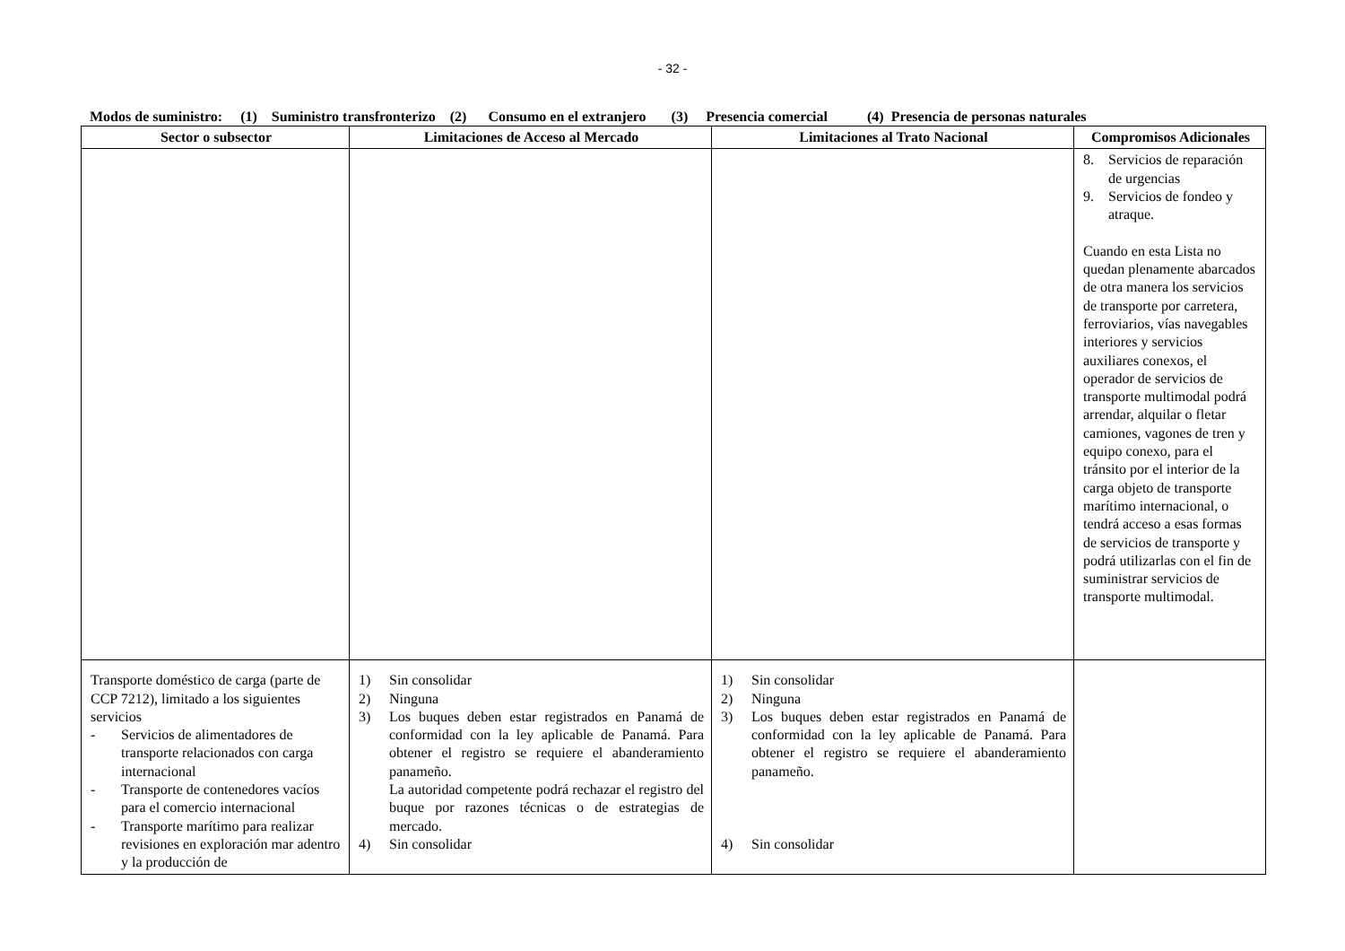- 32 -
Modos de suministro: (1) Suministro transfronterizo (2) Consumo en el extranjero (3) Presencia comercial (4) Presencia de personas naturales
| Sector o subsector | Limitaciones de Acceso al Mercado | Limitaciones al Trato Nacional | Compromisos Adicionales |
| --- | --- | --- | --- |
| | | | 8. Servicios de reparación de urgencias 9. Servicios de fondeo y atraque. Cuando en esta Lista no quedan plenamente abarcados de otra manera los servicios de transporte por carretera, ferroviarios, vías navegables interiores y servicios auxiliares conexos, el operador de servicios de transporte multimodal podrá arrendar, alquilar o fletar camiones, vagones de tren y equipo conexo, para el tránsito por el interior de la carga objeto de transporte marítimo internacional, o tendrá acceso a esas formas de servicios de transporte y podrá utilizarlas con el fin de suministrar servicios de transporte multimodal. |
| Transporte doméstico de carga (parte de CCP 7212), limitado a los siguientes servicios - Servicios de alimentadores de transporte relacionados con carga internacional - Transporte de contenedores vacíos para el comercio internacional - Transporte marítimo para realizar revisiones en exploración mar adentro y la producción de | 1) Sin consolidar 2) Ninguna 3) Los buques deben estar registrados en Panamá de conformidad con la ley aplicable de Panamá. Para obtener el registro se requiere el abanderamiento panameño. La autoridad competente podrá rechazar el registro del buque por razones técnicas o de estrategias de mercado. 4) Sin consolidar | 1) Sin consolidar 2) Ninguna 3) Los buques deben estar registrados en Panamá de conformidad con la ley aplicable de Panamá. Para obtener el registro se requiere el abanderamiento panameño. 4) Sin consolidar | |